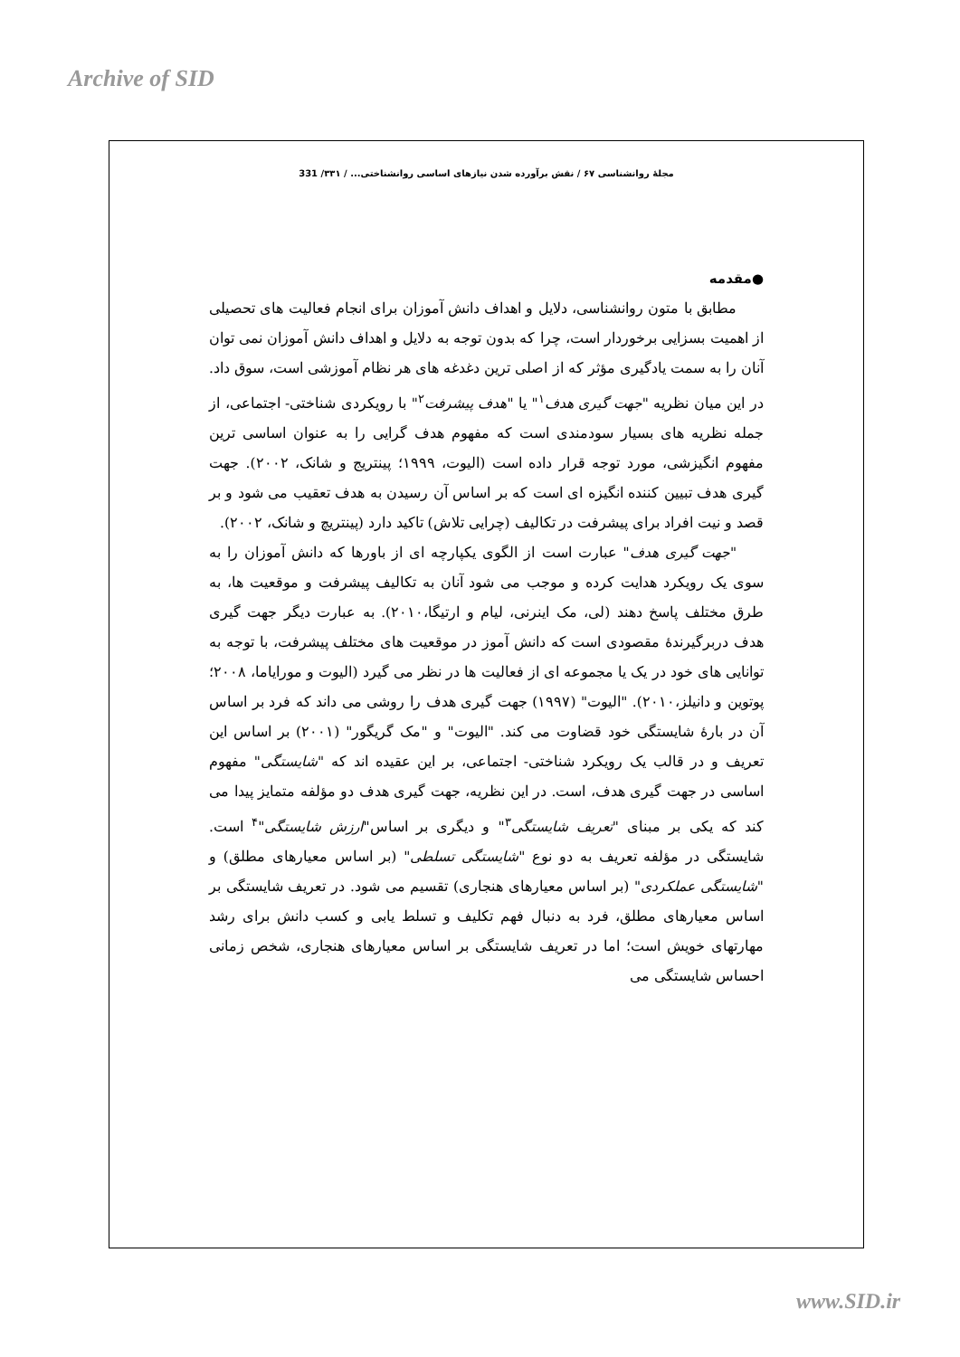Archive of SID
مجلهٔ روانشناسی ۶۷ / نقش برآورده شدن نیازهای اساسی روانشناختی... / ۳۳۱/ 331
●مقدمه
مطابق با متون روانشناسی، دلایل و اهداف دانش آموزان برای انجام فعالیت های تحصیلی از اهمیت بسزایی برخوردار است، چرا که بدون توجه به دلایل و اهداف دانش آموزان نمی توان آنان را به سمت یادگیری مؤثر که از اصلی ترین دغدغه های هر نظام آموزشی است، سوق داد. در این میان نظریه "جهت گیری هدف<sup>۱</sup>" یا "هدف پیشرفت<sup>۲</sup>" با رویکردی شناختی- اجتماعی، از جمله نظریه های بسیار سودمندی است که مفهوم هدف گرایی را به عنوان اساسی ترین مفهوم انگیزشی، مورد توجه قرار داده است (الیوت، ۱۹۹۹؛ پینتریج و شانک، ۲۰۰۲). جهت گیری هدف تبیین کننده انگیزه ای است که بر اساس آن رسیدن به هدف تعقیب می شود و بر قصد و نیت افراد برای پیشرفت در تکالیف (چرایی تلاش) تاکید دارد (پینتریچ و شانک، ۲۰۰۲).
"جهت گیری هدف" عبارت است از الگوی یکپارچه ای از باورها که دانش آموزان را به سوی یک رویکرد هدایت کرده و موجب می شود آنان به تکالیف پیشرفت و موقعیت ها، به طرق مختلف پاسخ دهند (لی، مک اینرنی، لیام و ارتیگا،۲۰۱۰). به عبارت دیگر جهت گیری هدف دربرگیرندهٔ مقصودی است که دانش آموز در موقعیت های مختلف پیشرفت، با توجه به توانایی های خود در یک یا مجموعه ای از فعالیت ها در نظر می گیرد (الیوت و مورایاما، ۲۰۰۸؛ پوتوین و دانیلز،۲۰۱۰). "الیوت" (۱۹۹۷) جهت گیری هدف را روشی می داند که فرد بر اساس آن در بارهٔ شایستگی خود قضاوت می کند. "الیوت" و "مک گریگور" (۲۰۰۱) بر اساس این تعریف و در قالب یک رویکرد شناختی- اجتماعی، بر این عقیده اند که "شایستگی" مفهوم اساسی در جهت گیری هدف، است. در این نظریه، جهت گیری هدف دو مؤلفه متمایز پیدا می کند که یکی بر مبنای "تعریف شایستگی<sup>۳</sup>" و دیگری بر اساس"ارزش شایستگی"<sup>۴</sup> است. شایستگی در مؤلفه تعریف به دو نوع "شایستگی تسلطی" (بر اساس معیارهای مطلق) و "شایستگی عملکردی" (بر اساس معیارهای هنجاری) تقسیم می شود. در تعریف شایستگی بر اساس معیارهای مطلق، فرد به دنبال فهم تکلیف و تسلط یابی و کسب دانش برای رشد مهارتهای خویش است؛ اما در تعریف شایستگی بر اساس معیارهای هنجاری، شخص زمانی احساس شایستگی می
www.SID.ir